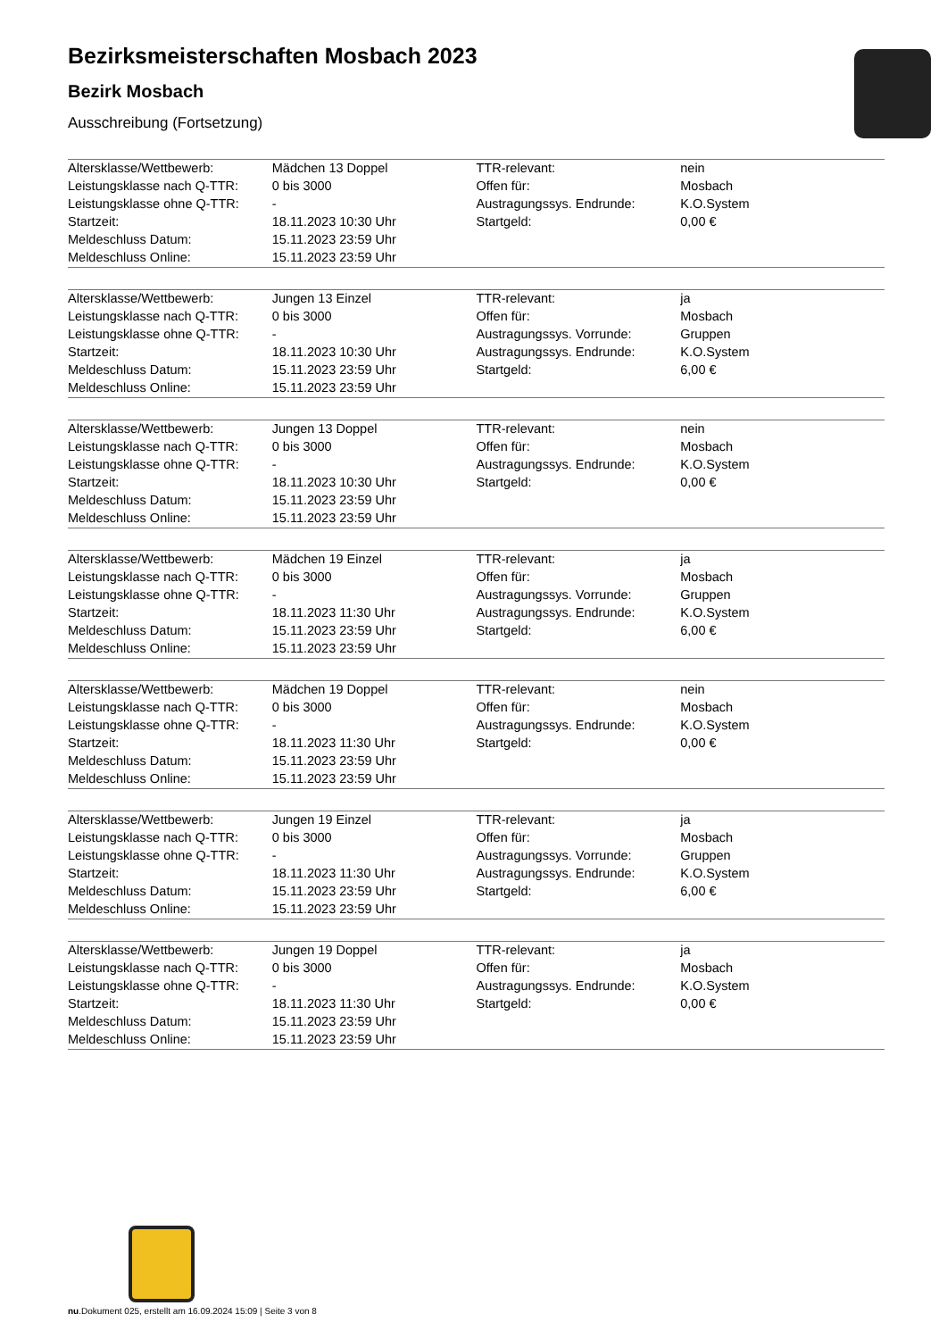Bezirksmeisterschaften Mosbach 2023
Bezirk Mosbach
Ausschreibung (Fortsetzung)
| Altersklasse/Wettbewerb: | Mädchen 13 Doppel | TTR-relevant: | nein |
| Leistungsklasse nach Q-TTR: | 0 bis 3000 | Offen für: | Mosbach |
| Leistungsklasse ohne Q-TTR: | - | Austragungssys. Endrunde: | K.O.System |
| Startzeit: | 18.11.2023 10:30 Uhr | Startgeld: | 0,00 € |
| Meldeschluss Datum: | 15.11.2023 23:59 Uhr | | |
| Meldeschluss Online: | 15.11.2023 23:59 Uhr | | |
| Altersklasse/Wettbewerb: | Jungen 13 Einzel | TTR-relevant: | ja |
| Leistungsklasse nach Q-TTR: | 0 bis 3000 | Offen für: | Mosbach |
| Leistungsklasse ohne Q-TTR: | - | Austragungssys. Vorrunde: | Gruppen |
| Startzeit: | 18.11.2023 10:30 Uhr | Austragungssys. Endrunde: | K.O.System |
| Meldeschluss Datum: | 15.11.2023 23:59 Uhr | Startgeld: | 6,00 € |
| Meldeschluss Online: | 15.11.2023 23:59 Uhr | | |
| Altersklasse/Wettbewerb: | Jungen 13 Doppel | TTR-relevant: | nein |
| Leistungsklasse nach Q-TTR: | 0 bis 3000 | Offen für: | Mosbach |
| Leistungsklasse ohne Q-TTR: | - | Austragungssys. Endrunde: | K.O.System |
| Startzeit: | 18.11.2023 10:30 Uhr | Startgeld: | 0,00 € |
| Meldeschluss Datum: | 15.11.2023 23:59 Uhr | | |
| Meldeschluss Online: | 15.11.2023 23:59 Uhr | | |
| Altersklasse/Wettbewerb: | Mädchen 19 Einzel | TTR-relevant: | ja |
| Leistungsklasse nach Q-TTR: | 0 bis 3000 | Offen für: | Mosbach |
| Leistungsklasse ohne Q-TTR: | - | Austragungssys. Vorrunde: | Gruppen |
| Startzeit: | 18.11.2023 11:30 Uhr | Austragungssys. Endrunde: | K.O.System |
| Meldeschluss Datum: | 15.11.2023 23:59 Uhr | Startgeld: | 6,00 € |
| Meldeschluss Online: | 15.11.2023 23:59 Uhr | | |
| Altersklasse/Wettbewerb: | Mädchen 19 Doppel | TTR-relevant: | nein |
| Leistungsklasse nach Q-TTR: | 0 bis 3000 | Offen für: | Mosbach |
| Leistungsklasse ohne Q-TTR: | - | Austragungssys. Endrunde: | K.O.System |
| Startzeit: | 18.11.2023 11:30 Uhr | Startgeld: | 0,00 € |
| Meldeschluss Datum: | 15.11.2023 23:59 Uhr | | |
| Meldeschluss Online: | 15.11.2023 23:59 Uhr | | |
| Altersklasse/Wettbewerb: | Jungen 19 Einzel | TTR-relevant: | ja |
| Leistungsklasse nach Q-TTR: | 0 bis 3000 | Offen für: | Mosbach |
| Leistungsklasse ohne Q-TTR: | - | Austragungssys. Vorrunde: | Gruppen |
| Startzeit: | 18.11.2023 11:30 Uhr | Austragungssys. Endrunde: | K.O.System |
| Meldeschluss Datum: | 15.11.2023 23:59 Uhr | Startgeld: | 6,00 € |
| Meldeschluss Online: | 15.11.2023 23:59 Uhr | | |
| Altersklasse/Wettbewerb: | Jungen 19 Doppel | TTR-relevant: | ja |
| Leistungsklasse nach Q-TTR: | 0 bis 3000 | Offen für: | Mosbach |
| Leistungsklasse ohne Q-TTR: | - | Austragungssys. Endrunde: | K.O.System |
| Startzeit: | 18.11.2023 11:30 Uhr | Startgeld: | 0,00 € |
| Meldeschluss Datum: | 15.11.2023 23:59 Uhr | | |
| Meldeschluss Online: | 15.11.2023 23:59 Uhr | | |
nu.Dokument 025, erstellt am 16.09.2024 15:09 | Seite 3 von 8